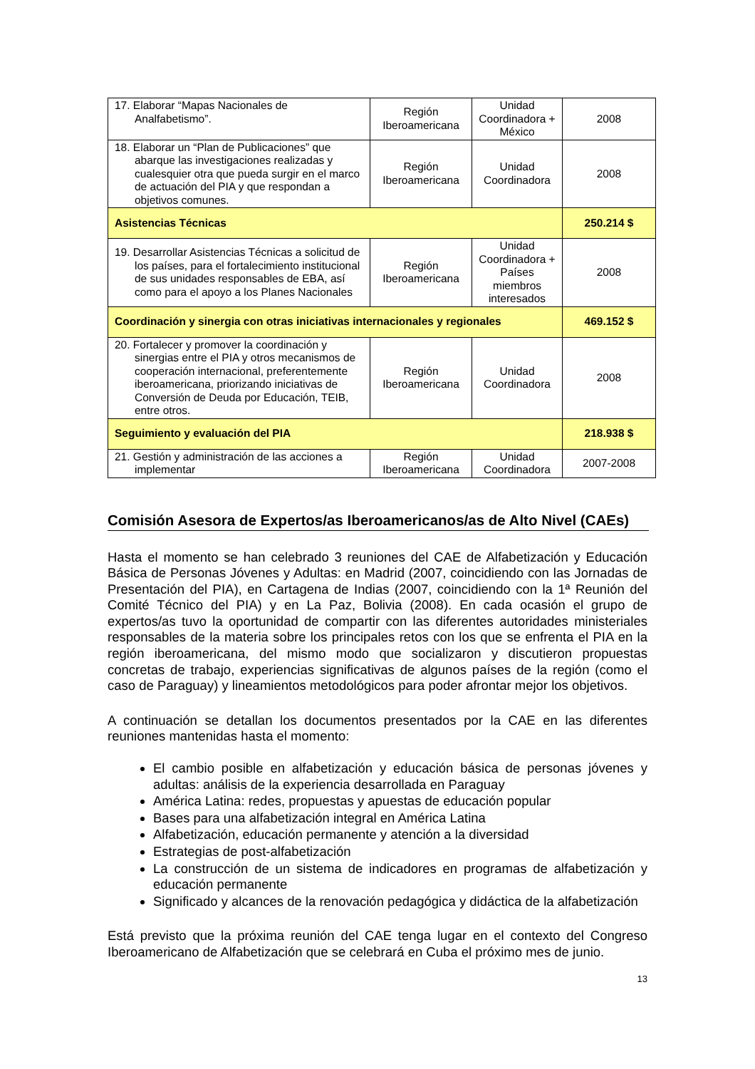| 17. Elaborar “Mapas Nacionales de Analfabetismo”. | Región Iberoamericana | Unidad Coordinadora + México | 2008 |
| 18. Elaborar un “Plan de Publicaciones” que abarque las investigaciones realizadas y cualesquier otra que pueda surgir en el marco de actuación del PIA y que respondan a objetivos comunes. | Región Iberoamericana | Unidad Coordinadora | 2008 |
| Asistencias Técnicas | | | 250.214 $ |
| 19. Desarrollar Asistencias Técnicas a solicitud de los países, para el fortalecimiento institucional de sus unidades responsables de EBA, así como para el apoyo a los Planes Nacionales | Región Iberoamericana | Unidad Coordinadora + Países miembros interesados | 2008 |
| Coordinación y sinergia con otras iniciativas internacionales y regionales | | | 469.152 $ |
| 20. Fortalecer y promover la coordinación y sinergias entre el PIA y otros mecanismos de cooperación internacional, preferentemente iberoamericana, priorizando iniciativas de Conversión de Deuda por Educación, TEIB, entre otros. | Región Iberoamericana | Unidad Coordinadora | 2008 |
| Seguimiento y evaluación del PIA | | | 218.938 $ |
| 21. Gestión y administración de las acciones a implementar | Región Iberoamericana | Unidad Coordinadora | 2007-2008 |
Comisión Asesora de Expertos/as Iberoamericanos/as de Alto Nivel (CAEs)
Hasta el momento se han celebrado 3 reuniones del CAE de Alfabetización y Educación Básica de Personas Jóvenes y Adultas: en Madrid (2007, coincidiendo con las Jornadas de Presentación del PIA), en Cartagena de Indias (2007, coincidiendo con la 1ª Reunión del Comité Técnico del PIA) y en La Paz, Bolivia (2008). En cada ocasión el grupo de expertos/as tuvo la oportunidad de compartir con las diferentes autoridades ministeriales responsables de la materia sobre los principales retos con los que se enfrenta el PIA en la región iberoamericana, del mismo modo que socializaron y discutieron propuestas concretas de trabajo, experiencias significativas de algunos países de la región (como el caso de Paraguay) y lineamientos metodológicos para poder afrontar mejor los objetivos.
A continuación se detallan los documentos presentados por la CAE en las diferentes reuniones mantenidas hasta el momento:
El cambio posible en alfabetización y educación básica de personas jóvenes y adultas: análisis de la experiencia desarrollada en Paraguay
América Latina: redes, propuestas y apuestas de educación popular
Bases para una alfabetización integral en América Latina
Alfabetización, educación permanente y atención a la diversidad
Estrategias de post-alfabetización
La construcción de un sistema de indicadores en programas de alfabetización y educación permanente
Significado y alcances de la renovación pedagógica y didáctica de la alfabetización
Está previsto que la próxima reunión del CAE tenga lugar en el contexto del Congreso Iberoamericano de Alfabetización que se celebrará en Cuba el próximo mes de junio.
13